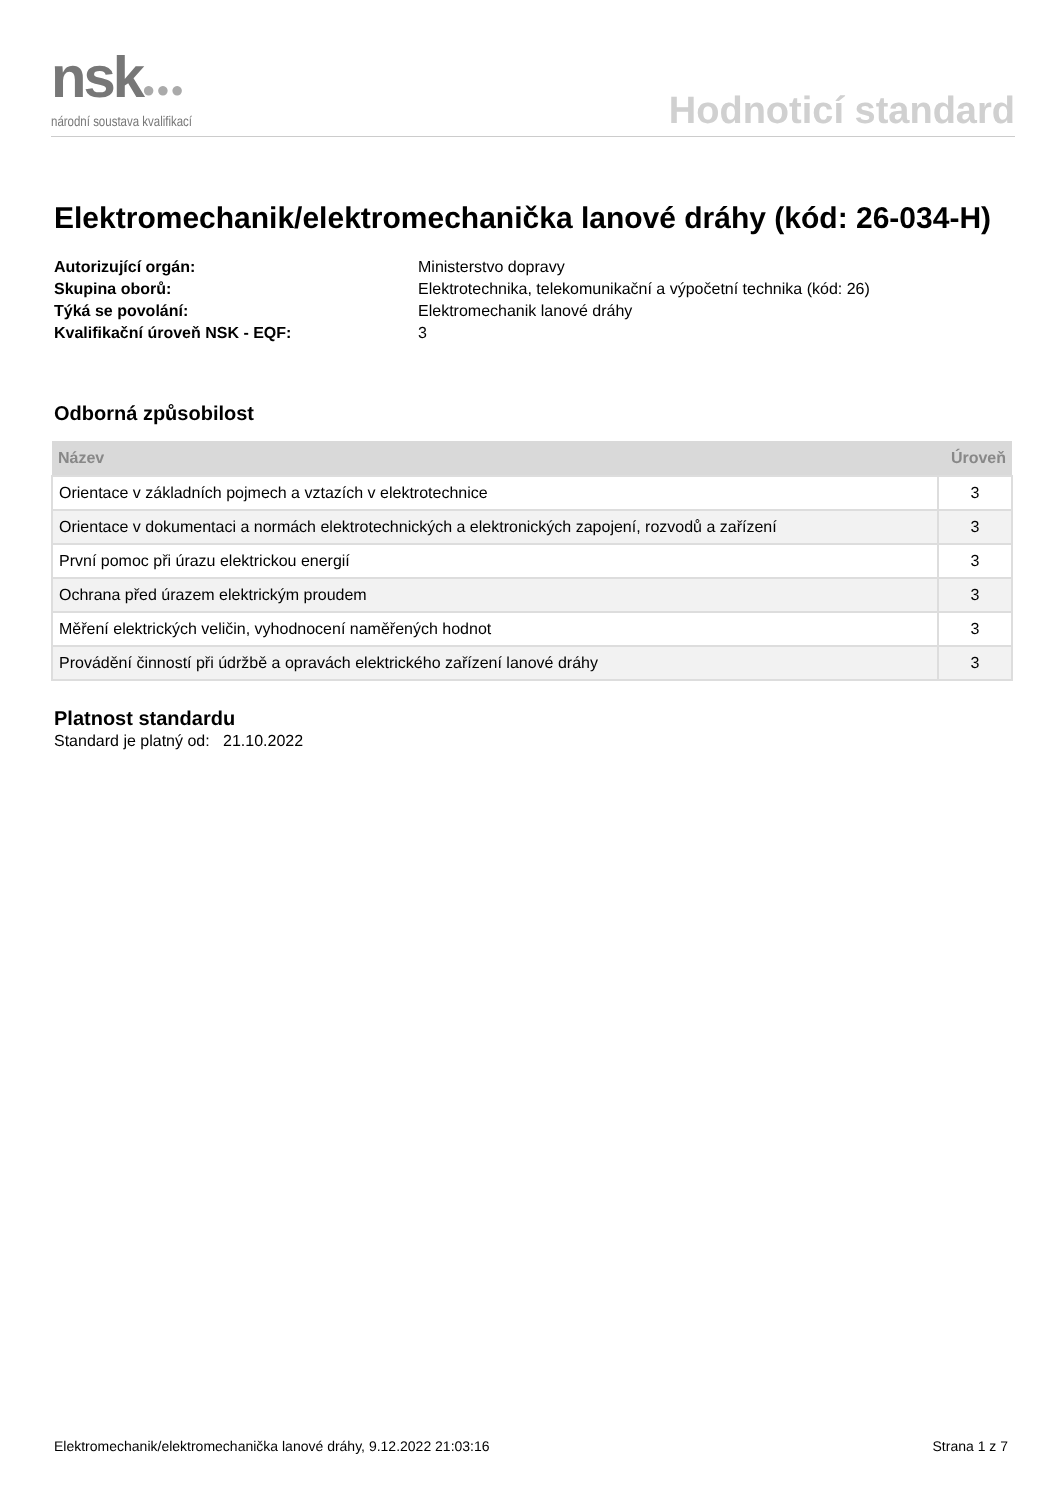nsk●●●
národní soustava kvalifikací
Hodnoticí standard
Elektromechanik/elektromechanička lanové dráhy (kód: 26-034-H)
Autorizující orgán: Ministerstvo dopravy Skupina oborů: Elektrotechnika, telekomunikační a výpočetní technika (kód: 26) Týká se povolání: Elektromechanik lanové dráhy Kvalifikační úroveň NSK - EQF: 3
Odborná způsobilost
| Název | Úroveň |
| --- | --- |
| Orientace v základních pojmech a vztazích v elektrotechnice | 3 |
| Orientace v dokumentaci a normách elektrotechnických a elektronických zapojení, rozvodů a zařízení | 3 |
| První pomoc při úrazu elektrickou energií | 3 |
| Ochrana před úrazem elektrickým proudem | 3 |
| Měření elektrických veličin, vyhodnocení naměřených hodnot | 3 |
| Provádění činností při údržbě a opravách elektrického zařízení lanové dráhy | 3 |
Platnost standardu
Standard je platný od: 21.10.2022
Elektromechanik/elektromechanička lanové dráhy, 9.12.2022 21:03:16 Strana 1 z 7